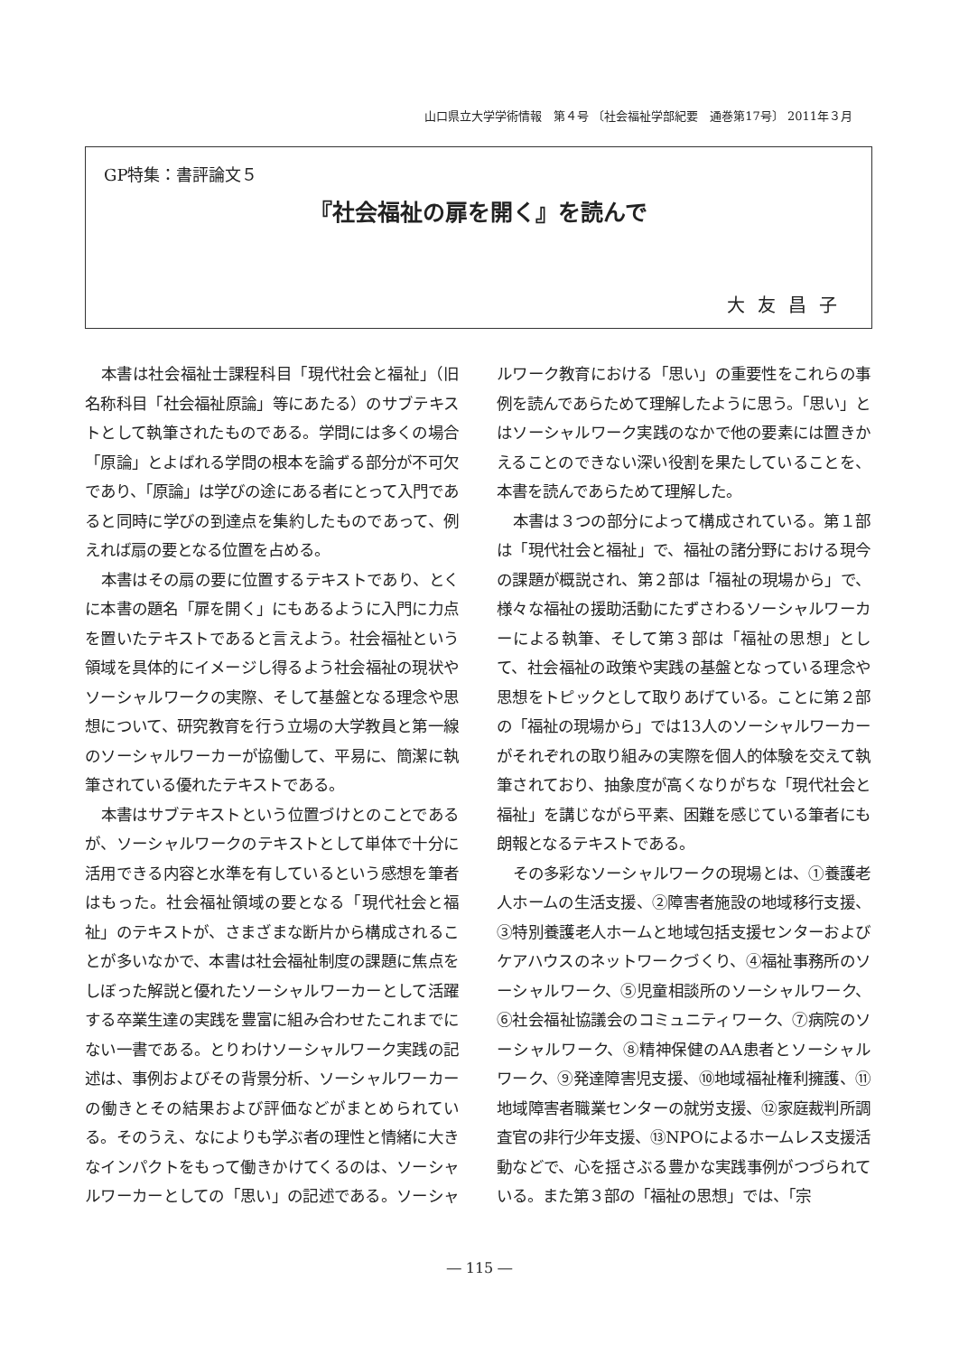山口県立大学学術情報　第４号 〔社会福祉学部紀要　通巻第17号〕 2011年３月
GP特集：書評論文５
『社会福祉の扉を開く』を読んで
大友昌子
本書は社会福祉士課程科目「現代社会と福祉」（旧名称科目「社会福祉原論」等にあたる）のサブテキストとして執筆されたものである。学問には多くの場合「原論」とよばれる学問の根本を論ずる部分が不可欠であり、「原論」は学びの途にある者にとって入門であると同時に学びの到達点を集約したものであって、例えれば扇の要となる位置を占める。
本書はその扇の要に位置するテキストであり、とくに本書の題名「扉を開く」にもあるように入門に力点を置いたテキストであると言えよう。社会福祉という領域を具体的にイメージし得るよう社会福祉の現状やソーシャルワークの実際、そして基盤となる理念や思想について、研究教育を行う立場の大学教員と第一線のソーシャルワーカーが協働して、平易に、簡潔に執筆されている優れたテキストである。
本書はサブテキストという位置づけとのことであるが、ソーシャルワークのテキストとして単体で十分に活用できる内容と水準を有しているという感想を筆者はもった。社会福祉領域の要となる「現代社会と福祉」のテキストが、さまざまな断片から構成されることが多いなかで、本書は社会福祉制度の課題に焦点をしぼった解説と優れたソーシャルワーカーとして活躍する卒業生達の実践を豊富に組み合わせたこれまでにない一書である。とりわけソーシャルワーク実践の記述は、事例およびその背景分析、ソーシャルワーカーの働きとその結果および評価などがまとめられている。そのうえ、なによりも学ぶ者の理性と情緒に大きなインパクトをもって働きかけてくるのは、ソーシャルワーカーとしての「思い」の記述である。ソーシャルワーク教育における「思い」の重要性をこれらの事例を読んであらためて理解したように思う。「思い」とはソーシャルワーク実践のなかで他の要素には置きかえることのできない深い役割を果たしていることを、本書を読んであらためて理解した。
本書は３つの部分によって構成されている。第１部は「現代社会と福祉」で、福祉の諸分野における現今の課題が概説され、第２部は「福祉の現場から」で、様々な福祉の援助活動にたずさわるソーシャルワーカーによる執筆、そして第３部は「福祉の思想」として、社会福祉の政策や実践の基盤となっている理念や思想をトピックとして取りあげている。ことに第２部の「福祉の現場から」では13人のソーシャルワーカーがそれぞれの取り組みの実際を個人的体験を交えて執筆されており、抽象度が高くなりがちな「現代社会と福祉」を講じながら平素、困難を感じている筆者にも朗報となるテキストである。
その多彩なソーシャルワークの現場とは、①養護老人ホームの生活支援、②障害者施設の地域移行支援、③特別養護老人ホームと地域包括支援センターおよびケアハウスのネットワークづくり、④福祉事務所のソーシャルワーク、⑤児童相談所のソーシャルワーク、⑥社会福祉協議会のコミュニティワーク、⑦病院のソーシャルワーク、⑧精神保健のAA患者とソーシャルワーク、⑨発達障害児支援、⑩地域福祉権利擁護、⑪地域障害者職業センターの就労支援、⑫家庭裁判所調査官の非行少年支援、⑬NPOによるホームレス支援活動などで、心を揺さぶる豊かな実践事例がつづられている。また第３部の「福祉の思想」では、「宗
― 115 ―